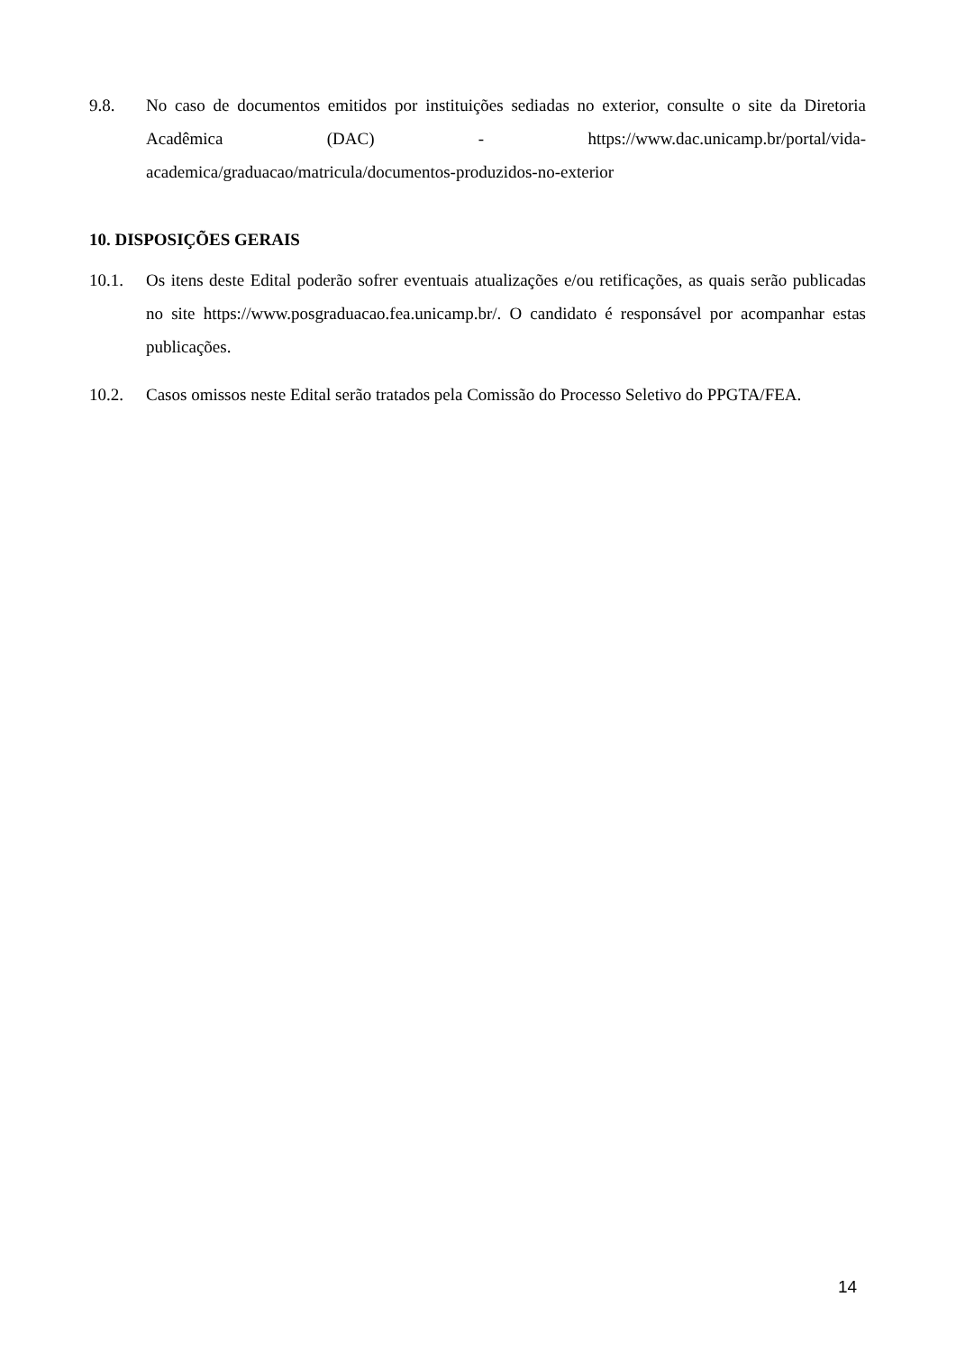9.8. No caso de documentos emitidos por instituições sediadas no exterior, consulte o site da Diretoria Acadêmica (DAC) - https://www.dac.unicamp.br/portal/vida-academica/graduacao/matricula/documentos-produzidos-no-exterior
10. DISPOSIÇÕES GERAIS
10.1. Os itens deste Edital poderão sofrer eventuais atualizações e/ou retificações, as quais serão publicadas no site https://www.posgraduacao.fea.unicamp.br/. O candidato é responsável por acompanhar estas publicações.
10.2. Casos omissos neste Edital serão tratados pela Comissão do Processo Seletivo do PPGTA/FEA.
14